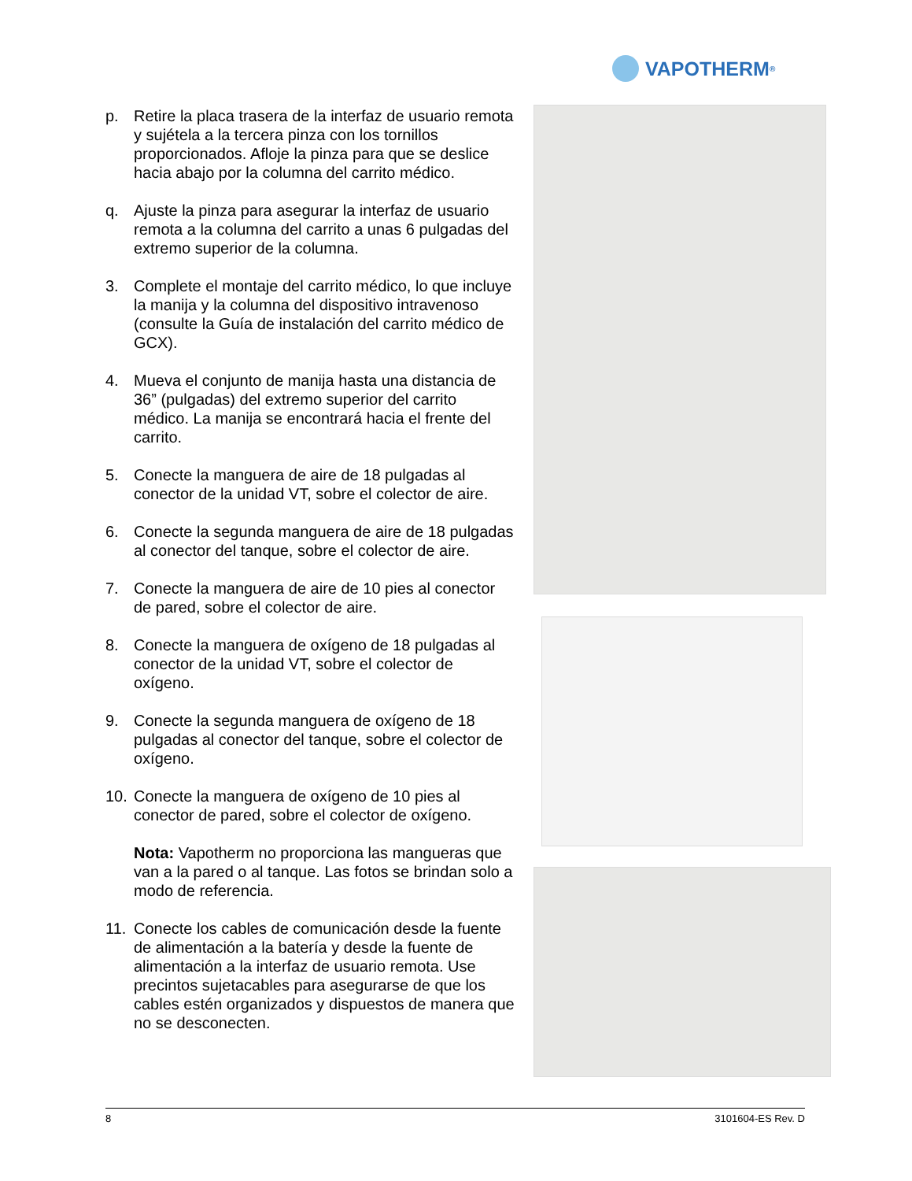VAPOTHERM<sup>®</sup>
p. Retire la placa trasera de la interfaz de usuario remota y sujétela a la tercera pinza con los tornillos proporcionados. Afloje la pinza para que se deslice hacia abajo por la columna del carrito médico.
q. Ajuste la pinza para asegurar la interfaz de usuario remota a la columna del carrito a unas 6 pulgadas del extremo superior de la columna.
3. Complete el montaje del carrito médico, lo que incluye la manija y la columna del dispositivo intravenoso (consulte la Guía de instalación del carrito médico de GCX).
4. Mueva el conjunto de manija hasta una distancia de 36” (pulgadas) del extremo superior del carrito médico. La manija se encontrará hacia el frente del carrito.
5. Conecte la manguera de aire de 18 pulgadas al conector de la unidad VT, sobre el colector de aire.
6. Conecte la segunda manguera de aire de 18 pulgadas al conector del tanque, sobre el colector de aire.
7. Conecte la manguera de aire de 10 pies al conector de pared, sobre el colector de aire.
8. Conecte la manguera de oxígeno de 18 pulgadas al conector de la unidad VT, sobre el colector de oxígeno.
9. Conecte la segunda manguera de oxígeno de 18 pulgadas al conector del tanque, sobre el colector de oxígeno.
10. Conecte la manguera de oxígeno de 10 pies al conector de pared, sobre el colector de oxígeno.
Nota: Vapotherm no proporciona las mangueras que van a la pared o al tanque. Las fotos se brindan solo a modo de referencia.
11. Conecte los cables de comunicación desde la fuente de alimentación a la batería y desde la fuente de alimentación a la interfaz de usuario remota. Use precintos sujetacables para asegurarse de que los cables estén organizados y dispuestos de manera que no se desconecten.
8 3101604-ES Rev. D